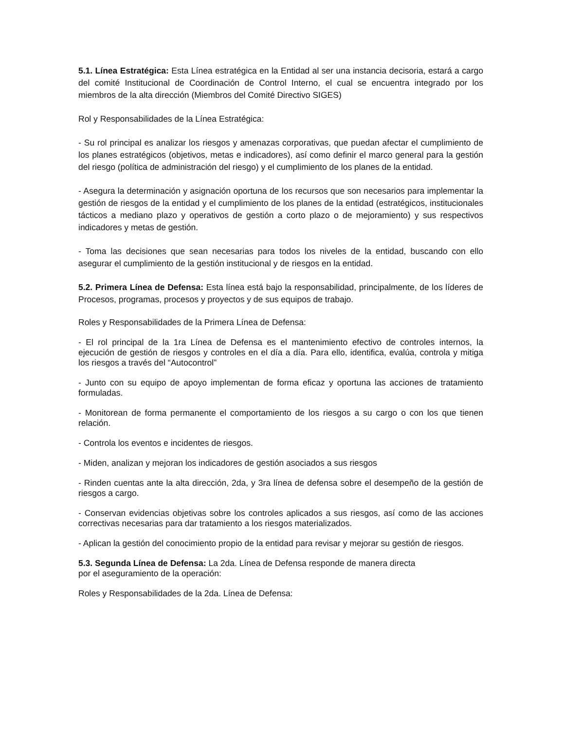5.1. Línea Estratégica: Esta Línea estratégica en la Entidad al ser una instancia decisoria, estará a cargo del comité Institucional de Coordinación de Control Interno, el cual se encuentra integrado por los miembros de la alta dirección (Miembros del Comité Directivo SIGES)
Rol y Responsabilidades de la Línea Estratégica:
- Su rol principal es analizar los riesgos y amenazas corporativas, que puedan afectar el cumplimiento de los planes estratégicos (objetivos, metas e indicadores), así como definir el marco general para la gestión del riesgo (política de administración del riesgo) y el cumplimiento de los planes de la entidad.
- Asegura la determinación y asignación oportuna de los recursos que son necesarios para implementar la gestión de riesgos de la entidad y el cumplimiento de los planes de la entidad (estratégicos, institucionales tácticos a mediano plazo y operativos de gestión a corto plazo o de mejoramiento) y sus respectivos indicadores y metas de gestión.
- Toma las decisiones que sean necesarias para todos los niveles de la entidad, buscando con ello asegurar el cumplimiento de la gestión institucional y de riesgos en la entidad.
5.2. Primera Línea de Defensa: Esta línea está bajo la responsabilidad, principalmente, de los líderes de Procesos, programas, procesos y proyectos y de sus equipos de trabajo.
Roles y Responsabilidades de la Primera Línea de Defensa:
- El rol principal de la 1ra Línea de Defensa es el mantenimiento efectivo de controles internos, la ejecución de gestión de riesgos y controles en el día a día. Para ello, identifica, evalúa, controla y mitiga los riesgos a través del “Autocontrol”
- Junto con su equipo de apoyo implementan de forma eficaz y oportuna las acciones de tratamiento formuladas.
- Monitorean de forma permanente el comportamiento de los riesgos a su cargo o con los que tienen relación.
- Controla los eventos e incidentes de riesgos.
- Miden, analizan y mejoran los indicadores de gestión asociados a sus riesgos
- Rinden cuentas ante la alta dirección, 2da, y 3ra línea de defensa sobre el desempeño de la gestión de riesgos a cargo.
- Conservan evidencias objetivas sobre los controles aplicados a sus riesgos, así como de las acciones correctivas necesarias para dar tratamiento a los riesgos materializados.
- Aplican la gestión del conocimiento propio de la entidad para revisar y mejorar su gestión de riesgos.
5.3. Segunda Línea de Defensa: La 2da. Línea de Defensa responde de manera directa
por el aseguramiento de la operación:
Roles y Responsabilidades de la 2da. Línea de Defensa: